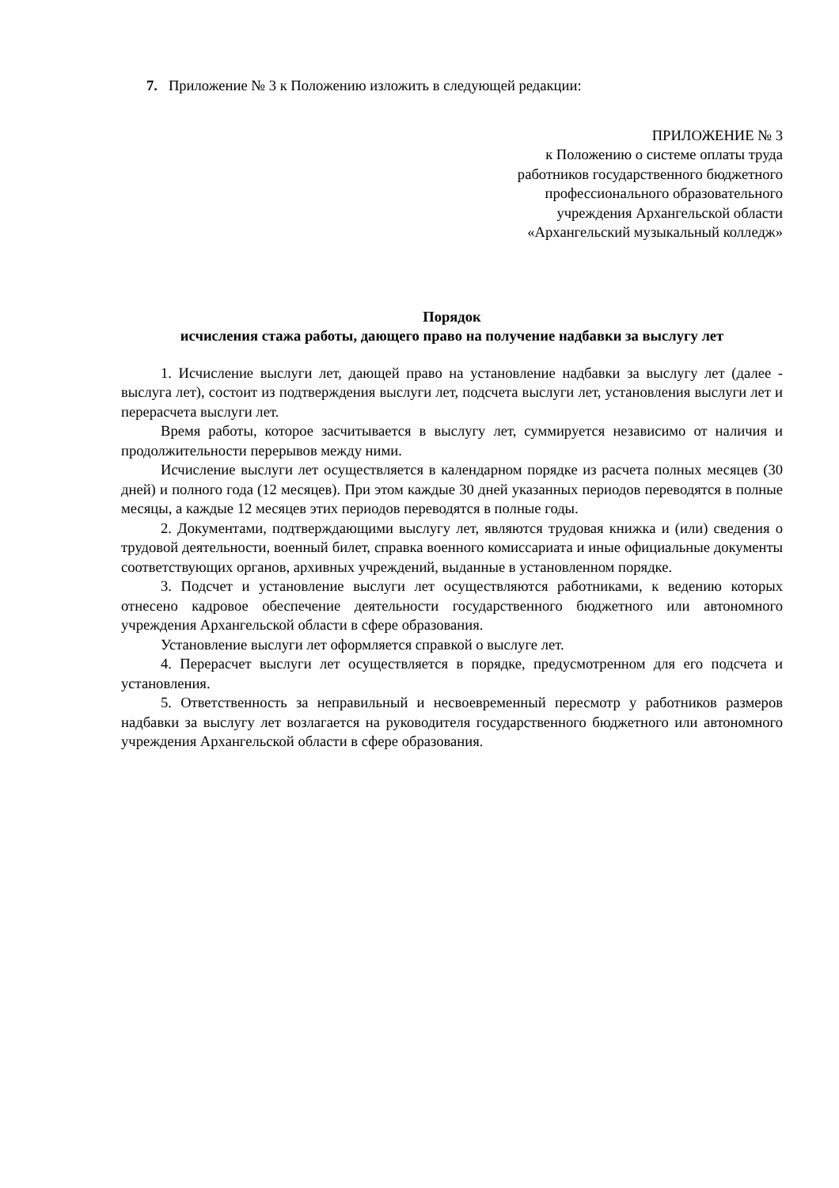7. Приложение № 3 к Положению изложить в следующей редакции:
ПРИЛОЖЕНИЕ № 3
к Положению о системе оплаты труда
работников государственного бюджетного
профессионального образовательного
учреждения Архангельской области
«Архангельский музыкальный колледж»
Порядок
исчисления стажа работы, дающего право на получение надбавки за выслугу лет
1. Исчисление выслуги лет, дающей право на установление надбавки за выслугу лет (далее - выслуга лет), состоит из подтверждения выслуги лет, подсчета выслуги лет, установления выслуги лет и перерасчета выслуги лет.
Время работы, которое засчитывается в выслугу лет, суммируется независимо от наличия и продолжительности перерывов между ними.
Исчисление выслуги лет осуществляется в календарном порядке из расчета полных месяцев (30 дней) и полного года (12 месяцев). При этом каждые 30 дней указанных периодов переводятся в полные месяцы, а каждые 12 месяцев этих периодов переводятся в полные годы.
2. Документами, подтверждающими выслугу лет, являются трудовая книжка и (или) сведения о трудовой деятельности, военный билет, справка военного комиссариата и иные официальные документы соответствующих органов, архивных учреждений, выданные в установленном порядке.
3. Подсчет и установление выслуги лет осуществляются работниками, к ведению которых отнесено кадровое обеспечение деятельности государственного бюджетного или автономного учреждения Архангельской области в сфере образования.
Установление выслуги лет оформляется справкой о выслуге лет.
4. Перерасчет выслуги лет осуществляется в порядке, предусмотренном для его подсчета и установления.
5. Ответственность за неправильный и несвоевременный пересмотр у работников размеров надбавки за выслугу лет возлагается на руководителя государственного бюджетного или автономного учреждения Архангельской области в сфере образования.